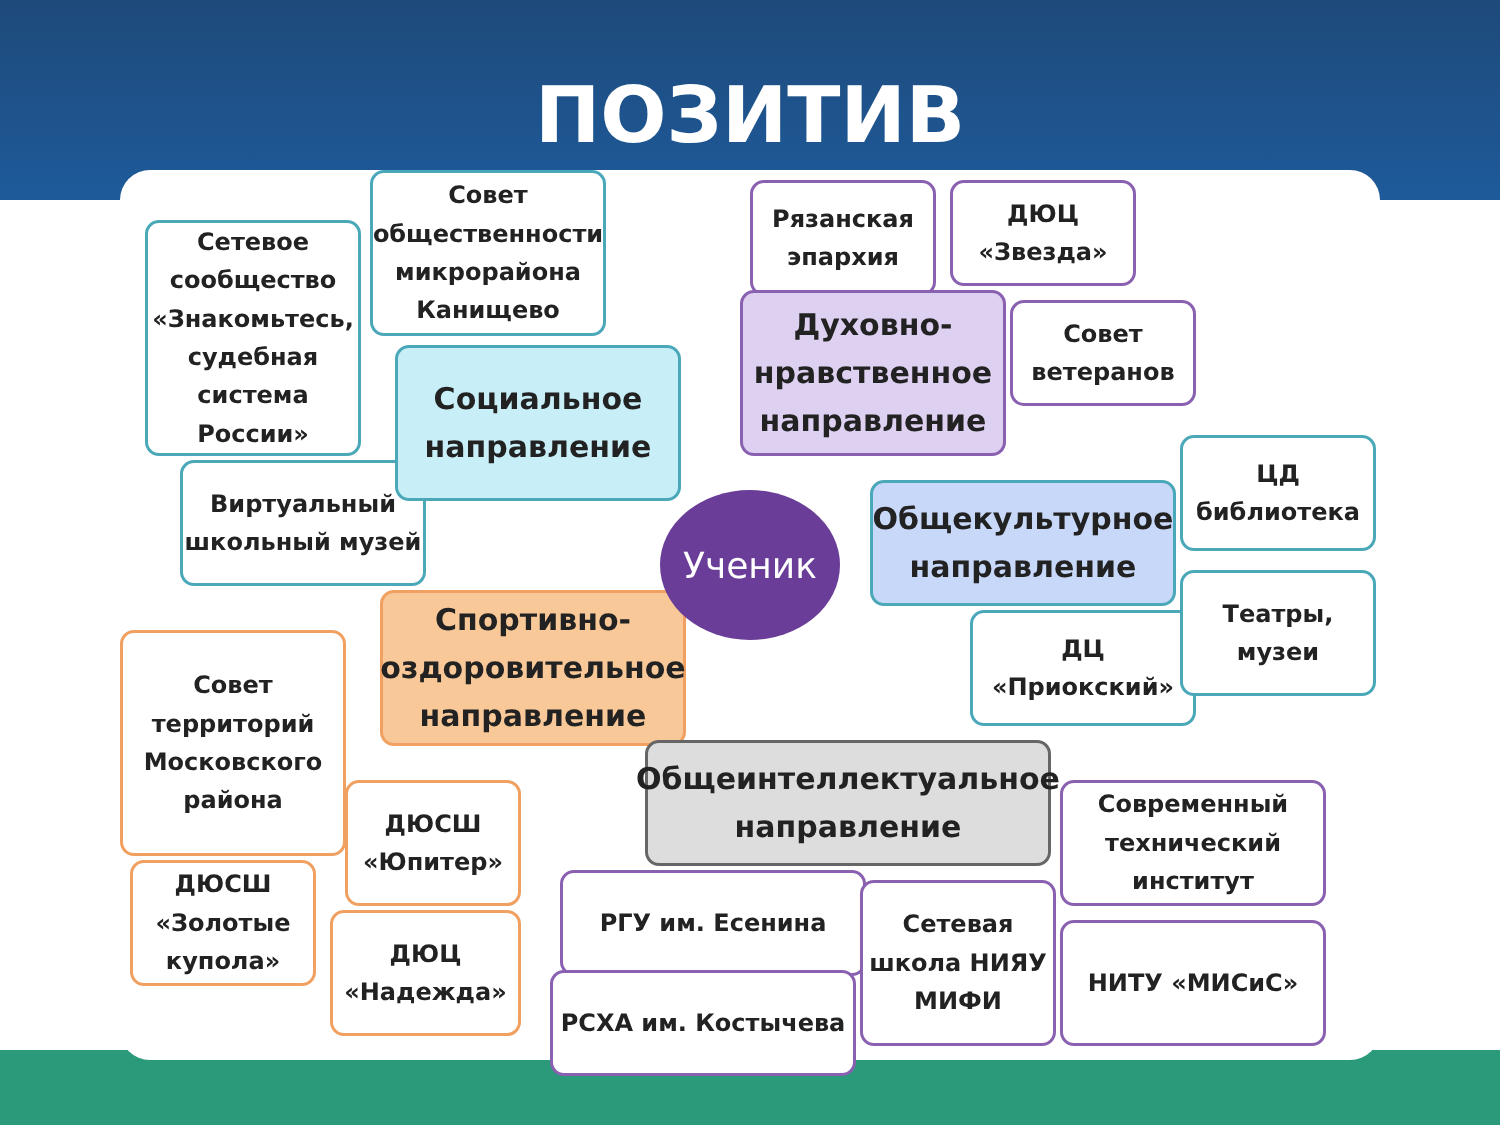ПОЗИТИВ
Сетевое сообщество «Знакомьтесь, судебная система России»
Совет общественности микрорайона Канищево
Виртуальный школьный музей
Социальное направление
Рязанская эпархия
ДЮЦ «Звезда»
Духовно-нравственное направление
Совет ветеранов
Общекультурное направление
ЦД библиотека
ДЦ «Приокский»
Театры, музеи
Спортивно-оздоровительное направление
Совет территорий Московского района
ДЮСШ «Юпитер»
ДЮСШ «Золотые купола»
ДЮЦ «Надежда»
Ученик
Общеинтеллектуальное направление
Современный технический институт
РГУ им. Есенина
РСХА им. Костычева
Сетевая школа НИЯУ МИФИ
НИТУ «МИСиС»